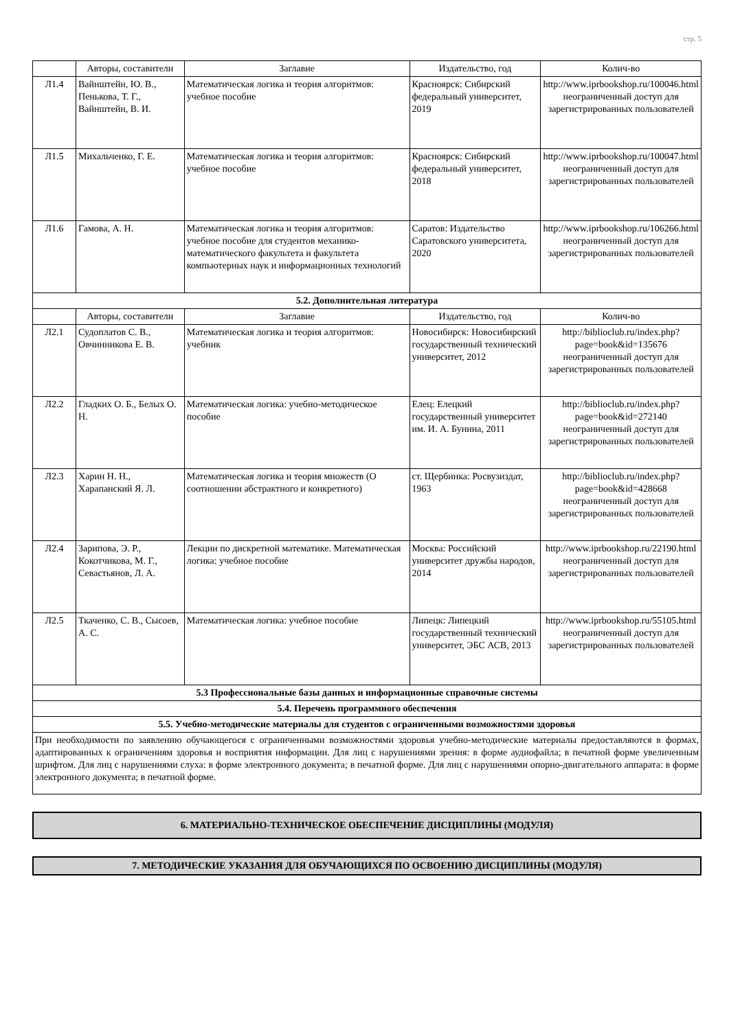стр. 5
| | Авторы, составители | Заглавие | Издательство, год | Колич-во |
| --- | --- | --- | --- | --- |
| Л1.4 | Вайнштейн, Ю. В., Пенькова, Т. Г., Вайнштейн, В. И. | Математическая логика и теория алгоритмов: учебное пособие | Красноярск: Сибирский федеральный университет, 2019 | http://www.iprbookshop.ru/100046.html неограниченный доступ для зарегистрированных пользователей |
| Л1.5 | Михальченко, Г. Е. | Математическая логика и теория алгоритмов: учебное пособие | Красноярск: Сибирский федеральный университет, 2018 | http://www.iprbookshop.ru/100047.html неограниченный доступ для зарегистрированных пользователей |
| Л1.6 | Гамова, А. Н. | Математическая логика и теория алгоритмов: учебное пособие для студентов механико-математического факультета и факультета компьютерных наук и информационных технологий | Саратов: Издательство Саратовского университета, 2020 | http://www.iprbookshop.ru/106266.html неограниченный доступ для зарегистрированных пользователей |
| 5.2. Дополнительная литература | | | | |
| | Авторы, составители | Заглавие | Издательство, год | Колич-во |
| Л2.1 | Судоплатов С. В., Овчинникова Е. В. | Математическая логика и теория алгоритмов: учебник | Новосибирск: Новосибирский государственный технический университет, 2012 | http://biblioclub.ru/index.php? page=book&id=135676 неограниченный доступ для зарегистрированных пользователей |
| Л2.2 | Гладких О. Б., Белых О. Н. | Математическая логика: учебно-методическое пособие | Елец: Елецкий государственный университет им. И. А. Бунина, 2011 | http://biblioclub.ru/index.php? page=book&id=272140 неограниченный доступ для зарегистрированных пользователей |
| Л2.3 | Харин Н. Н., Харапанский Я. Л. | Математическая логика и теория множеств (О соотношении абстрактного и конкретного) | ст. Щербинка: Росвузиздат, 1963 | http://biblioclub.ru/index.php? page=book&id=428668 неограниченный доступ для зарегистрированных пользователей |
| Л2.4 | Зарипова, Э. Р., Кокотчикова, М. Г., Севастьянов, Л. А. | Лекции по дискретной математике. Математическая логика: учебное пособие | Москва: Российский университет дружбы народов, 2014 | http://www.iprbookshop.ru/22190.html неограниченный доступ для зарегистрированных пользователей |
| Л2.5 | Ткаченко, С. В., Сысоев, А. С. | Математическая логика: учебное пособие | Липецк: Липецкий государственный технический университет, ЭБС АСВ, 2013 | http://www.iprbookshop.ru/55105.html неограниченный доступ для зарегистрированных пользователей |
| 5.3 Профессиональные базы данных и информационные справочные системы | | | | |
| 5.4. Перечень программного обеспечения | | | | |
| 5.5. Учебно-методические материалы для студентов с ограниченными возможностями здоровья | | | | |
| При необходимости по заявлению обучающегося с ограниченными возможностями здоровья учебно-методические материалы предоставляются в формах, адаптированных к ограничениям здоровья и восприятия информации. Для лиц с нарушениями зрения: в форме аудиофайла; в печатной форме увеличенным шрифтом. Для лиц с нарушениями слуха: в форме электронного документа; в печатной форме. Для лиц с нарушениями опорно-двигательного аппарата: в форме электронного документа; в печатной форме. | | | | |
6. МАТЕРИАЛЬНО-ТЕХНИЧЕСКОЕ ОБЕСПЕЧЕНИЕ ДИСЦИПЛИНЫ (МОДУЛЯ)
7. МЕТОДИЧЕСКИЕ УКАЗАНИЯ ДЛЯ ОБУЧАЮЩИХСЯ ПО ОСВОЕНИЮ ДИСЦИПЛИНЫ (МОДУЛЯ)